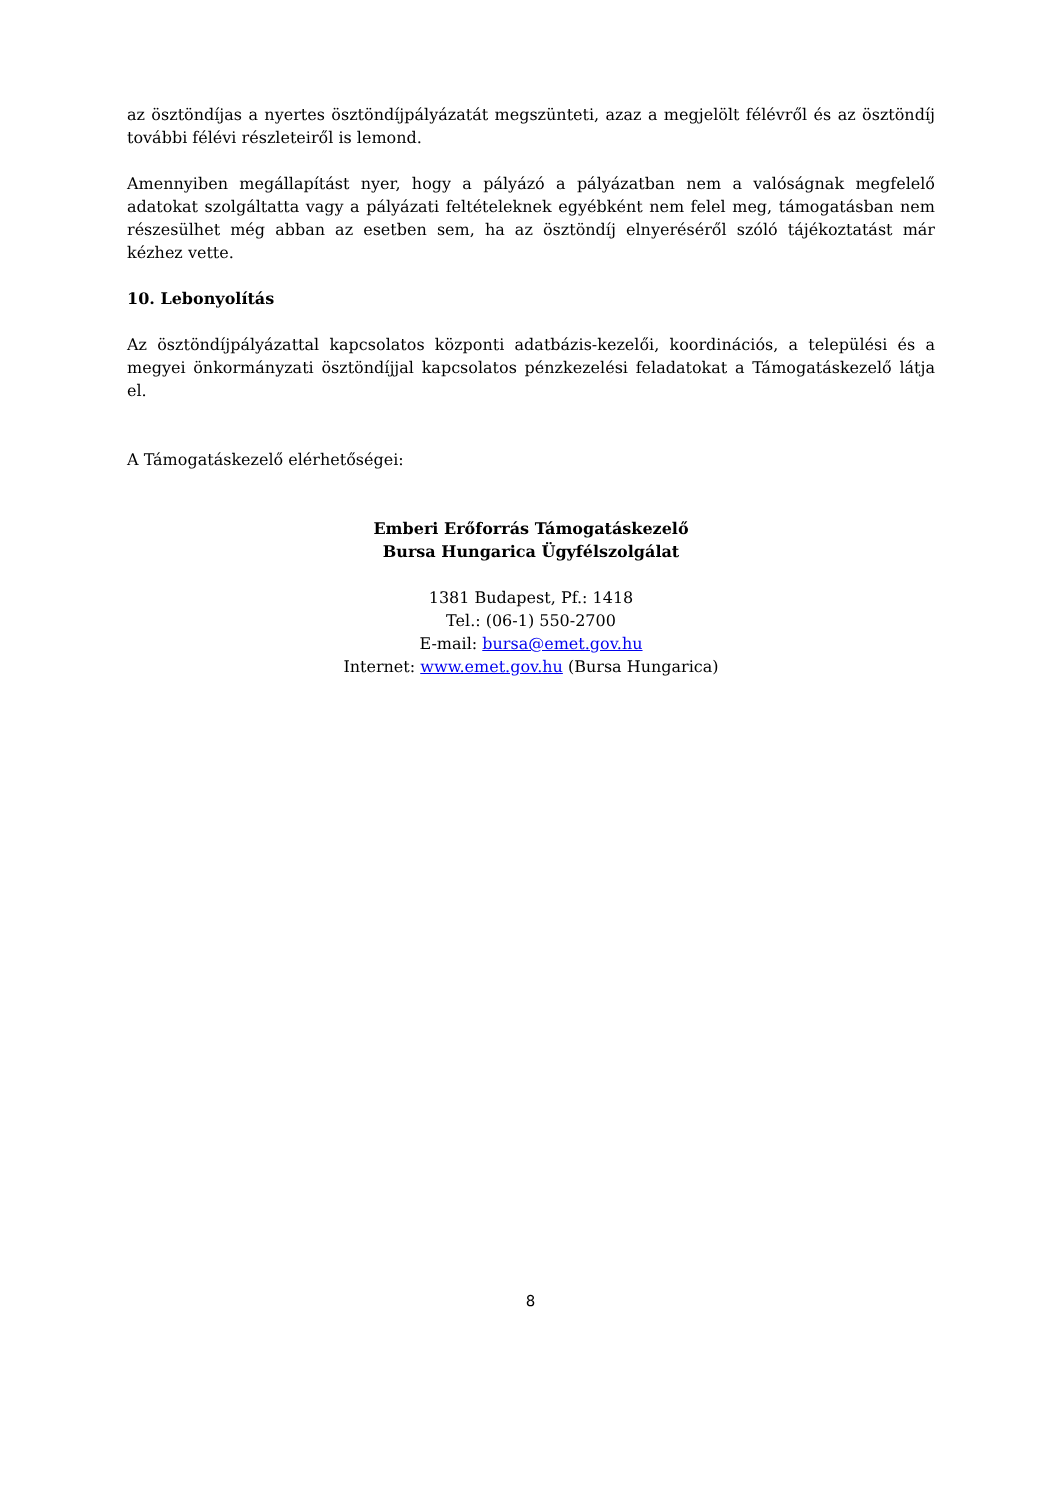az ösztöndíjas a nyertes ösztöndíjpályázatát megszünteti, azaz a megjelölt félévről és az ösztöndíj további félévi részleteiről is lemond.
Amennyiben megállapítást nyer, hogy a pályázó a pályázatban nem a valóságnak megfelelő adatokat szolgáltatta vagy a pályázati feltételeknek egyébként nem felel meg, támogatásban nem részesülhet még abban az esetben sem, ha az ösztöndíj elnyeréséről szóló tájékoztatást már kézhez vette.
10. Lebonyolítás
Az ösztöndíjpályázattal kapcsolatos központi adatbázis-kezelői, koordinációs, a települési és a megyei önkormányzati ösztöndíjjal kapcsolatos pénzkezelési feladatokat a Támogatáskezelő látja el.
A Támogatáskezelő elérhetőségei:
Emberi Erőforrás Támogatáskezelő
Bursa Hungarica Ügyfélszolgálat
1381 Budapest, Pf.: 1418
Tel.: (06-1) 550-2700
E-mail: bursa@emet.gov.hu
Internet: www.emet.gov.hu (Bursa Hungarica)
8